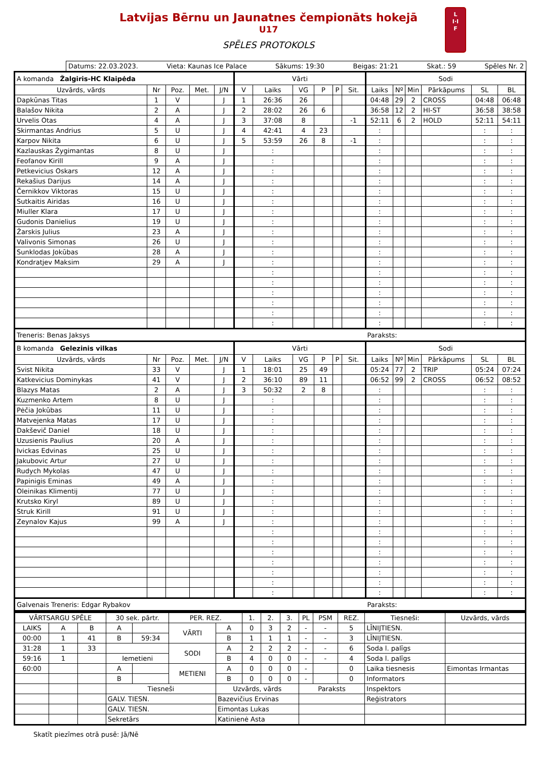Latvijas Bērnu un Jaunatnes čempionāts hokejā
U17
SPĒLES PROTOKOLS
L
I·I
F
Datums: 22.03.2023. Vieta: Kaunas Ice Palace Sākums: 19:30 Beigas: 21:21 Skat.: 59 Spēles Nr. 2
| A komanda Žalgiris-HC Klaipėda | | | | | Vārti | | | | | | Sodi | | | | | |
| Uzvārds, vārds | Nr | Poz. | Met. | J/N | V | Laiks | VG | P | P | Sit. | Laiks | Nº | Min | Pārkāpums | SL | BL |
| Dapkūnas Titas | 1 | V | | J | 1 | 26:36 | 26 | | | | 04:48 | 29 | 2 | CROSS | 04:48 | 06:48 |
| Balašov Nikita | 2 | A | | J | 2 | 28:02 | 26 | 6 | | | 36:58 | 12 | 2 | HI-ST | 36:58 | 38:58 |
| Urvelis Otas | 4 | A | | J | 3 | 37:08 | 8 | | | -1 | 52:11 | 6 | 2 | HOLD | 52:11 | 54:11 |
| Skirmantas Andrius | 5 | U | | J | 4 | 42:41 | 4 | 23 | | | : | | | | : | : |
| Karpov Nikita | 6 | U | | J | 5 | 53:59 | 26 | 8 | | -1 | : | | | | : | : |
| Kazlauskas Žygimantas | 8 | U | | J | | : | | | | | : | | | | : | : |
| Feofanov Kirill | 9 | A | | J | | : | | | | | : | | | | : | : |
| Petkevicius Oskars | 12 | A | | J | | : | | | | | : | | | | : | : |
| Rekašius Darijus | 14 | A | | J | | : | | | | | : | | | | : | : |
| Černikkov Viktoras | 15 | U | | J | | : | | | | | : | | | | : | : |
| Sutkaitis Airidas | 16 | U | | J | | : | | | | | : | | | | : | : |
| Miuller Klara | 17 | U | | J | | : | | | | | : | | | | : | : |
| Gudonis Danielius | 19 | U | | J | | : | | | | | : | | | | : | : |
| Žarskis Julius | 23 | A | | J | | : | | | | | : | | | | : | : |
| Valivonis Simonas | 26 | U | | J | | : | | | | | : | | | | : | : |
| Sunklodas Jokūbas | 28 | A | | J | | : | | | | | : | | | | : | : |
| Kondratjev Maksim | 29 | A | | J | | : | | | | | : | | | | : | : |
| | | | | | | : | | | | | : | | | | : | : |
| | | | | | | : | | | | | : | | | | : | : |
| | | | | | | : | | | | | : | | | | : | : |
| | | | | | | : | | | | | : | | | | : | : |
| | | | | | | : | | | | | : | | | | : | : |
| | | | | | | : | | | | | : | | | | : | : |
| Treneris: Benas Jaksys | | | | | | | | | | | Paraksts: | | | | | |
| B komanda Gelezinis vilkas | | | | | Vārti | | | | | | Sodi | | | | | |
| Uzvārds, vārds | Nr | Poz. | Met. | J/N | V | Laiks | VG | P | P | Sit. | Laiks | Nº | Min | Pārkāpums | SL | BL |
| Svist Nikita | 33 | V | | J | 1 | 18:01 | 25 | 49 | | | 05:24 | 77 | 2 | TRIP | 05:24 | 07:24 |
| Katkevicius Dominykas | 41 | V | | J | 2 | 36:10 | 89 | 11 | | | 06:52 | 99 | 2 | CROSS | 06:52 | 08:52 |
| Blazys Matas | 2 | A | | J | 3 | 50:32 | 2 | 8 | | | : | | | | : | : |
| Kuzmenko Artem | 8 | U | | J | | : | | | | | : | | | | : | : |
| Pėčia Jokūbas | 11 | U | | J | | : | | | | | : | | | | : | : |
| Matvejenka Matas | 17 | U | | J | | : | | | | | : | | | | : | : |
| Dakševič Daniel | 18 | U | | J | | : | | | | | : | | | | : | : |
| Uzusienis Paulius | 20 | A | | J | | : | | | | | : | | | | : | : |
| Ivickas Edvinas | 25 | U | | J | | : | | | | | : | | | | : | : |
| Jakubovic Artur | 27 | U | | J | | : | | | | | : | | | | : | : |
| Rudych Mykolas | 47 | U | | J | | : | | | | | : | | | | : | : |
| Papinigis Eminas | 49 | A | | J | | : | | | | | : | | | | : | : |
| Oleinikas Klimentij | 77 | U | | J | | : | | | | | : | | | | : | : |
| Krutsko Kiryl | 89 | U | | J | | : | | | | | : | | | | : | : |
| Struk Kirill | 91 | U | | J | | : | | | | | : | | | | : | : |
| Zeynalov Kajus | 99 | A | | J | | : | | | | | : | | | | : | : |
| | | | | | | : | | | | | : | | | | : | : |
| | | | | | | : | | | | | : | | | | : | : |
| | | | | | | : | | | | | : | | | | : | : |
| | | | | | | : | | | | | : | | | | : | : |
| | | | | | | : | | | | | : | | | | : | : |
| | | | | | | : | | | | | : | | | | : | : |
| | | | | | | : | | | | | : | | | | : | : |
| Galvenais Treneris: Edgar Rybakov | | | | | | | | | | | Paraksts: | | | | | |
| VĀRTSARGU SPĒLE | | | 30 sek. pārtr. | | PER. REZ. | | 1. | 2. | 3. | PL | PSM | REZ. | Tiesneši: | Uzvārds, vārds |
| LAIKS | A | B | A | | VĀRTI | A | 0 | 3 | 2 | - | - | 5 | LĪNIJTIESN. | |
| 00:00 | 1 | 41 | B | 59:34 | | B | 1 | 1 | 1 | - | - | 3 | LĪNIJTIESN. | |
| 31:28 | 1 | 33 | | | SODI | A | 2 | 2 | 2 | - | - | 6 | Soda l. palīgs | |
| 59:16 | 1 | | Iemetieni | | | B | 4 | 0 | 0 | - | - | 4 | Soda l. palīgs | |
| 60:00 | | | A | | METIENI | A | 0 | 0 | 0 | - | | 0 | Laika tiesnesis | Eimontas Irmantas |
| | | | B | | | B | 0 | 0 | 0 | - | | 0 | Informators | |
| | | | Tiesneši | | | Uzvārds, vārds | | | | Paraksts | | | Inspektors | |
| | | | GALV. TIESN. | | | Bazevičius Ervinas | | | | | | | Reģistrators | |
| | | | GALV. TIESN. | | | Eimontas Lukas | | | | | | | | |
| | | | Sekretārs | | | Katinienė Asta | | | | | | | | |
Skatīt piezīmes otrā pusē: Jā/Nē